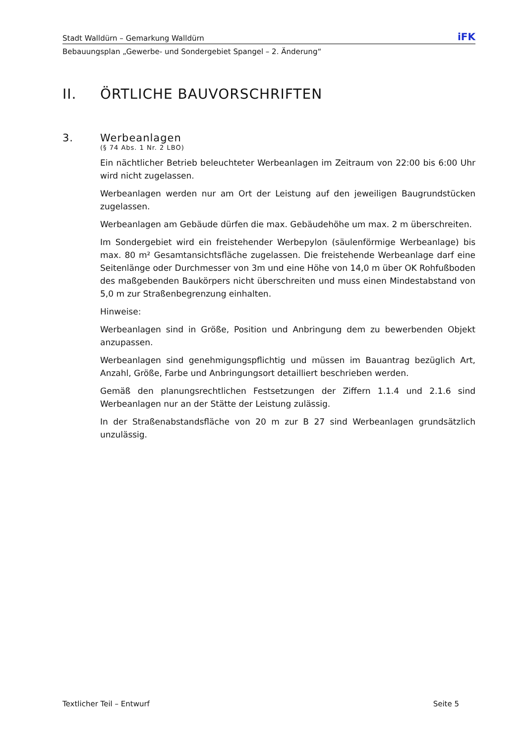Stadt Walldürn – Gemarkung Walldürn iFK
Bebauungsplan „Gewerbe- und Sondergebiet Spangel – 2. Änderung“
II. ÖRTLICHE BAUVORSCHRIFTEN
3. Werbeanlagen
(§ 74 Abs. 1 Nr. 2 LBO)
Ein nächtlicher Betrieb beleuchteter Werbeanlagen im Zeitraum von 22:00 bis 6:00 Uhr wird nicht zugelassen.
Werbeanlagen werden nur am Ort der Leistung auf den jeweiligen Baugrundstücken zugelassen.
Werbeanlagen am Gebäude dürfen die max. Gebäudehöhe um max. 2 m überschreiten.
Im Sondergebiet wird ein freistehender Werbepylon (säulenförmige Werbeanlage) bis max. 80 m² Gesamtansichtsfläche zugelassen. Die freistehende Werbeanlage darf eine Seitenlänge oder Durchmesser von 3m und eine Höhe von 14,0 m über OK Rohfußboden des maßgebenden Baukörpers nicht überschreiten und muss einen Mindestabstand von 5,0 m zur Straßenbegrenzung einhalten.
Hinweise:
Werbeanlagen sind in Größe, Position und Anbringung dem zu bewerbenden Objekt anzupassen.
Werbeanlagen sind genehmigungspflichtig und müssen im Bauantrag bezüglich Art, Anzahl, Größe, Farbe und Anbringungsort detailliert beschrieben werden.
Gemäß den planungsrechtlichen Festsetzungen der Ziffern 1.1.4 und 2.1.6 sind Werbeanlagen nur an der Stätte der Leistung zulässig.
In der Straßenabstandsfläche von 20 m zur B 27 sind Werbeanlagen grundsätzlich unzulässig.
Textlicher Teil – Entwurf Seite 5